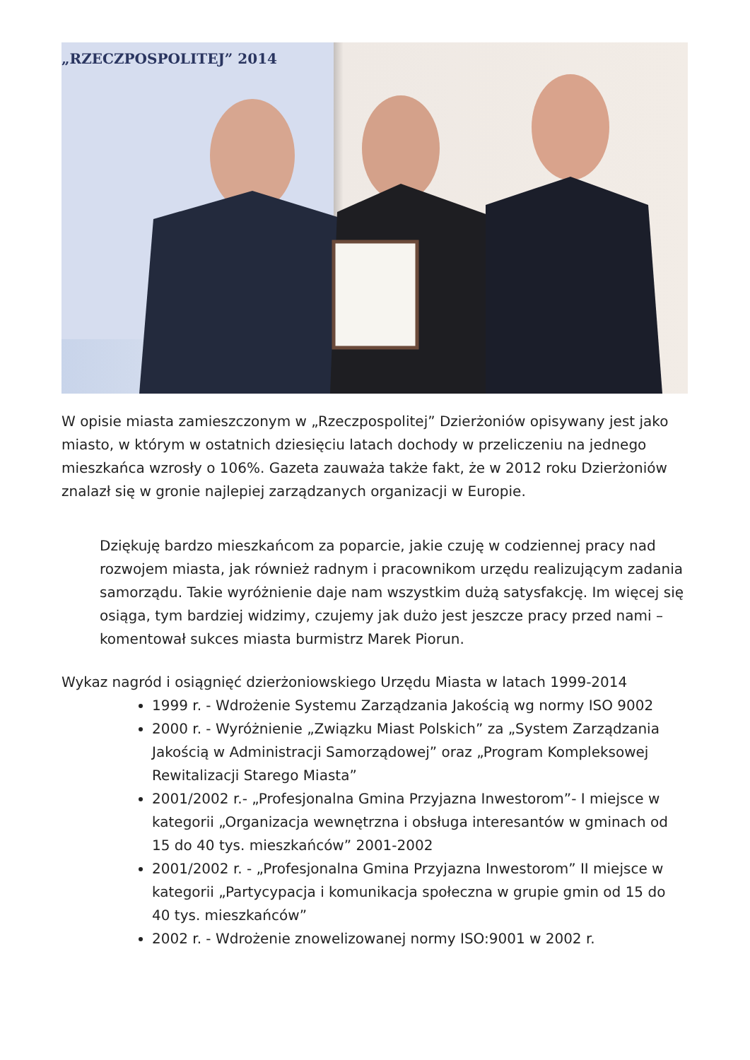„RZECZPOSPOLITEJ” 2014
W opisie miasta zamieszczonym w „Rzeczpospolitej” Dzierżoniów opisywany jest jako miasto, w którym w ostatnich dziesięciu latach dochody w przeliczeniu na jednego mieszkańca wzrosły o 106%. Gazeta zauważa także fakt, że w 2012 roku Dzierżoniów znalazł się w gronie najlepiej zarządzanych organizacji w Europie.
Dziękuję bardzo mieszkańcom za poparcie, jakie czuję w codziennej pracy nad rozwojem miasta, jak również radnym i pracownikom urzędu realizującym zadania samorządu. Takie wyróżnienie daje nam wszystkim dużą satysfakcję. Im więcej się osiąga, tym bardziej widzimy, czujemy jak dużo jest jeszcze pracy przed nami – komentował sukces miasta burmistrz Marek Piorun.
Wykaz nagród i osiągnięć dzierżoniowskiego Urzędu Miasta w latach 1999-2014
1999 r. - Wdrożenie Systemu Zarządzania Jakością wg normy ISO 9002
2000 r. - Wyróżnienie „Związku Miast Polskich” za „System Zarządzania Jakością w Administracji Samorządowej” oraz „Program Kompleksowej Rewitalizacji Starego Miasta”
2001/2002 r.- „Profesjonalna Gmina Przyjazna Inwestorom”- I miejsce w kategorii „Organizacja wewnętrzna i obsługa interesantów w gminach od 15 do 40 tys. mieszkańców” 2001-2002
2001/2002 r. - „Profesjonalna Gmina Przyjazna Inwestorom” II miejsce w kategorii „Partycypacja i komunikacja społeczna w grupie gmin od 15 do 40 tys. mieszkańców”
2002 r. - Wdrożenie znowelizowanej normy ISO:9001 w 2002 r.